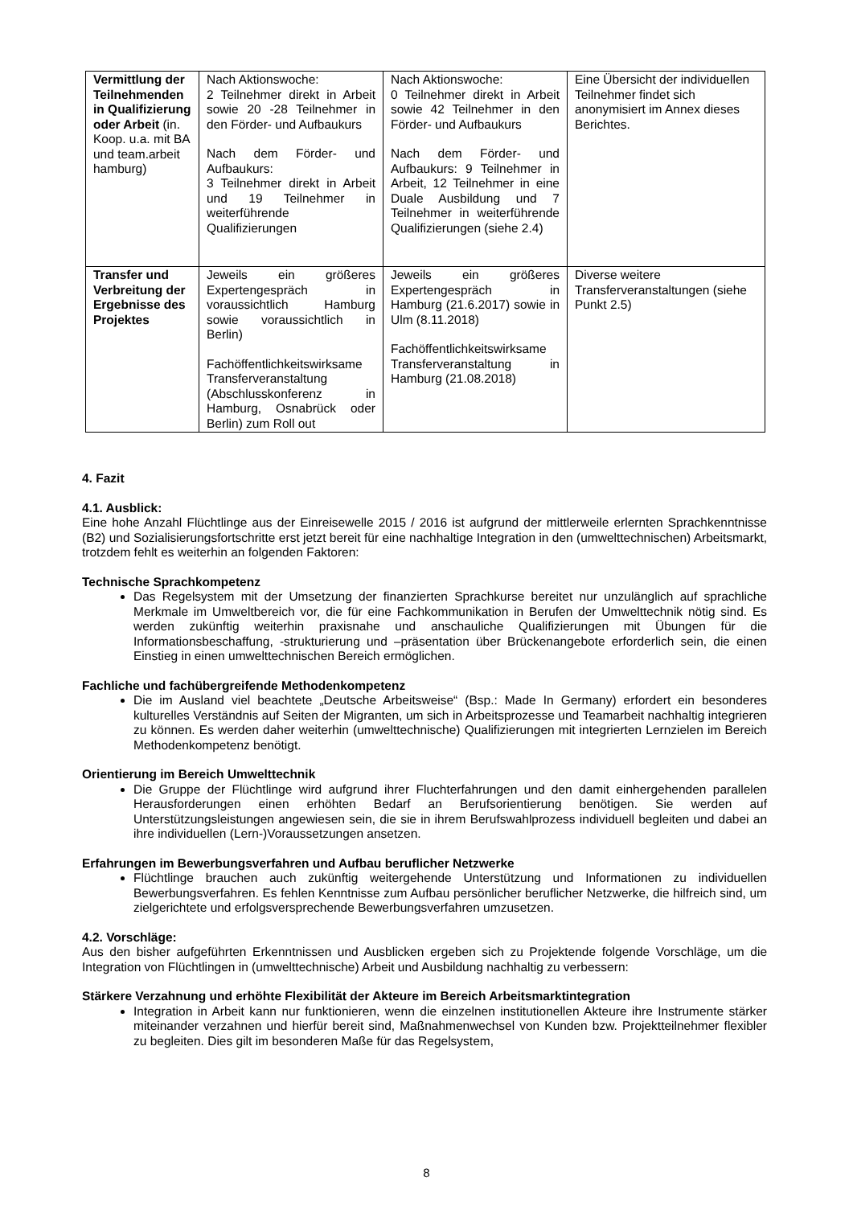| Vermittlung der Teilnehmenden in Qualifizierung oder Arbeit (in. Koop. u.a. mit BA und team.arbeit hamburg) | Nach Aktionswoche: 2 Teilnehmer direkt in Arbeit sowie 20 -28 Teilnehmer in den Förder- und Aufbaukurs Nach dem Förder- und Aufbaukurs: 3 Teilnehmer direkt in Arbeit und 19 Teilnehmer in weiterführende Qualifizierungen | Nach Aktionswoche: 0 Teilnehmer direkt in Arbeit sowie 42 Teilnehmer in den Förder- und Aufbaukurs Nach dem Förder- und Aufbaukurs: 9 Teilnehmer in Arbeit, 12 Teilnehmer in eine Duale Ausbildung und 7 Teilnehmer in weiterführende Qualifizierungen (siehe 2.4) | Eine Übersicht der individuellen Teilnehmer findet sich anonymisiert im Annex dieses Berichtes. |
| Transfer und Verbreitung der Ergebnisse des Projektes | Jeweils ein größeres Expertengespräch in voraussichtlich Hamburg sowie voraussichtlich in Berlin) Fachöffentlichkeitswirksame Transferveranstaltung (Abschlusskonferenz in Hamburg, Osnabrück oder Berlin) zum Roll out | Jeweils ein größeres Expertengespräch in Hamburg (21.6.2017) sowie in Ulm (8.11.2018) Fachöffentlichkeitswirksame Transferveranstaltung in Hamburg (21.08.2018) | Diverse weitere Transferveranstaltungen (siehe Punkt 2.5) |
4. Fazit
4.1. Ausblick:
Eine hohe Anzahl Flüchtlinge aus der Einreisewelle 2015 / 2016 ist aufgrund der mittlerweile erlernten Sprachkenntnisse (B2) und Sozialisierungsfortschritte erst jetzt bereit für eine nachhaltige Integration in den (umwelttechnischen) Arbeitsmarkt, trotzdem fehlt es weiterhin an folgenden Faktoren:
Technische Sprachkompetenz
Das Regelsystem mit der Umsetzung der finanzierten Sprachkurse bereitet nur unzulänglich auf sprachliche Merkmale im Umweltbereich vor, die für eine Fachkommunikation in Berufen der Umwelttechnik nötig sind. Es werden zukünftig weiterhin praxisnahe und anschauliche Qualifizierungen mit Übungen für die Informationsbeschaffung, -strukturierung und –präsentation über Brückenangebote erforderlich sein, die einen Einstieg in einen umwelttechnischen Bereich ermöglichen.
Fachliche und fachübergreifende Methodenkompetenz
Die im Ausland viel beachtete „Deutsche Arbeitsweise“ (Bsp.: Made In Germany) erfordert ein besonderes kulturelles Verständnis auf Seiten der Migranten, um sich in Arbeitsprozesse und Teamarbeit nachhaltig integrieren zu können. Es werden daher weiterhin (umwelttechnische) Qualifizierungen mit integrierten Lernzielen im Bereich Methodenkompetenz benötigt.
Orientierung im Bereich Umwelttechnik
Die Gruppe der Flüchtlinge wird aufgrund ihrer Fluchterfahrungen und den damit einhergehenden parallelen Herausforderungen einen erhöhten Bedarf an Berufsorientierung benötigen. Sie werden auf Unterstützungsleistungen angewiesen sein, die sie in ihrem Berufswahlprozess individuell begleiten und dabei an ihre individuellen (Lern-)Voraussetzungen ansetzen.
Erfahrungen im Bewerbungsverfahren und Aufbau beruflicher Netzwerke
Flüchtlinge brauchen auch zukünftig weitergehende Unterstützung und Informationen zu individuellen Bewerbungsverfahren. Es fehlen Kenntnisse zum Aufbau persönlicher beruflicher Netzwerke, die hilfreich sind, um zielgerichtete und erfolgsversprechende Bewerbungsverfahren umzusetzen.
4.2. Vorschläge:
Aus den bisher aufgeführten Erkenntnissen und Ausblicken ergeben sich zu Projektende folgende Vorschläge, um die Integration von Flüchtlingen in (umwelttechnische) Arbeit und Ausbildung nachhaltig zu verbessern:
Stärkere Verzahnung und erhöhte Flexibilität der Akteure im Bereich Arbeitsmarktintegration
Integration in Arbeit kann nur funktionieren, wenn die einzelnen institutionellen Akteure ihre Instrumente stärker miteinander verzahnen und hierfür bereit sind, Maßnahmenwechsel von Kunden bzw. Projektteilnehmer flexibler zu begleiten. Dies gilt im besonderen Maße für das Regelsystem,
8